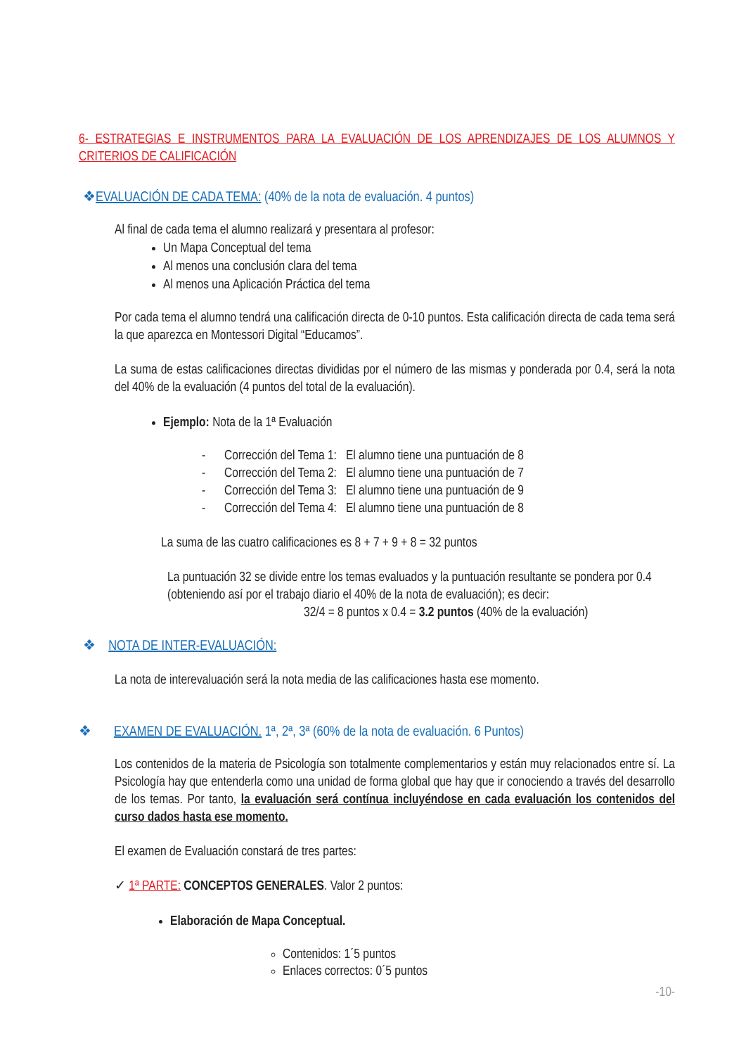6- ESTRATEGIAS E INSTRUMENTOS PARA LA EVALUACIÓN DE LOS APRENDIZAJES DE LOS ALUMNOS Y CRITERIOS DE CALIFICACIÓN
❖EVALUACIÓN DE CADA TEMA: (40% de la nota de evaluación. 4 puntos)
Al final de cada tema el alumno realizará y presentara al profesor:
Un Mapa Conceptual del tema
Al menos una conclusión clara del tema
Al menos una Aplicación Práctica del tema
Por cada tema el alumno tendrá una calificación directa de 0-10 puntos. Esta calificación directa de cada tema será la que aparezca en Montessori Digital “Educamos”.
La suma de estas calificaciones directas divididas por el número de las mismas y ponderada por 0.4, será la nota del 40% de la evaluación (4 puntos del total de la evaluación).
Ejemplo: Nota de la 1ª Evaluación
- Corrección del Tema 1: El alumno tiene una puntuación de 8
- Corrección del Tema 2: El alumno tiene una puntuación de 7
- Corrección del Tema 3: El alumno tiene una puntuación de 9
- Corrección del Tema 4: El alumno tiene una puntuación de 8
La suma de las cuatro calificaciones es 8 + 7 + 9 + 8 = 32 puntos
La puntuación 32 se divide entre los temas evaluados y la puntuación resultante se pondera por 0.4 (obteniendo así por el trabajo diario el 40% de la nota de evaluación); es decir:
32/4 = 8 puntos x 0.4 = 3.2 puntos (40% de la evaluación)
❖ NOTA DE INTER-EVALUACIÓN:
La nota de interevaluación será la nota media de las calificaciones hasta ese momento.
❖ EXAMEN DE EVALUACIÓN. 1ª, 2ª, 3ª (60% de la nota de evaluación. 6 Puntos)
Los contenidos de la materia de Psicología son totalmente complementarios y están muy relacionados entre sí. La Psicología hay que entenderla como una unidad de forma global que hay que ir conociendo a través del desarrollo de los temas. Por tanto, la evaluación será contínua incluyéndose en cada evaluación los contenidos del curso dados hasta ese momento.
El examen de Evaluación constará de tres partes:
✓ 1ª PARTE: CONCEPTOS GENERALES. Valor 2 puntos:
Elaboración de Mapa Conceptual.
Contenidos: 1´5 puntos
Enlaces correctos: 0´5 puntos
-10-